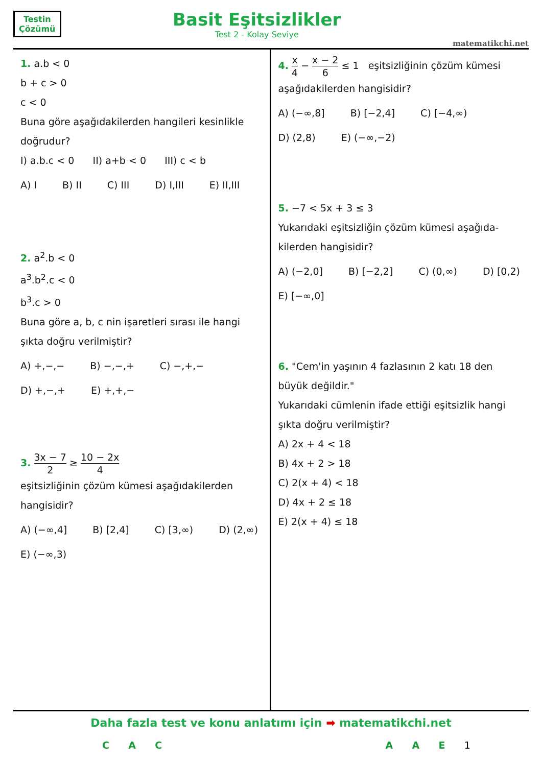Testin
Çözümü
Basit Eşitsizlikler
Test 2 - Kolay Seviye
matematikchi.net
1. a.b < 0
b + c > 0
c < 0
Buna göre aşağıdakilerden hangileri kesinlikle doğrudur?
I) a.b.c < 0 II) a+b < 0 III) c < b
A) I B) II C) III D) I,III E) II,III
2. a<sup>2</sup>.b < 0
a<sup>3</sup>.b<sup>2</sup>.c < 0
b<sup>3</sup>.c > 0
Buna göre a, b, c nin işaretleri sırası ile hangi şıkta doğru verilmiştir?
A) +,−,− B) −,−,+ C) −,+,− D) +,−,+ E) +,+,−
3. 3x − 7 2 ≥ 10 − 2x 4
eşitsizliğinin çözüm kümesi aşağıdakilerden hangisidir?
A) (−∞,4] B) [2,4] C) [3,∞) D) (2,∞) E) (−∞,3)
4. x 4 − x − 2 6 ≤ 1 eşitsizliğinin çözüm kümesi aşağıdakilerden hangisidir?
A) (−∞,8] B) [−2,4] C) [−4,∞) D) (2,8) E) (−∞,−2)
5. −7 < 5x + 3 ≤ 3
Yukarıdaki eşitsizliğin çözüm kümesi aşağıda-kilerden hangisidir?
A) (−2,0] B) [−2,2] C) (0,∞) D) [0,2) E) [−∞,0]
6. "Cem'in yaşının 4 fazlasının 2 katı 18 den büyük değildir."
Yukarıdaki cümlenin ifade ettiği eşitsizlik hangi şıkta doğru verilmiştir?
A) 2x + 4 < 18
B) 4x + 2 > 18
C) 2(x + 4) < 18
D) 4x + 2 ≤ 18
E) 2(x + 4) ≤ 18
Daha fazla test ve konu anlatımı için ➡ matematikchi.net
CACAAE 1